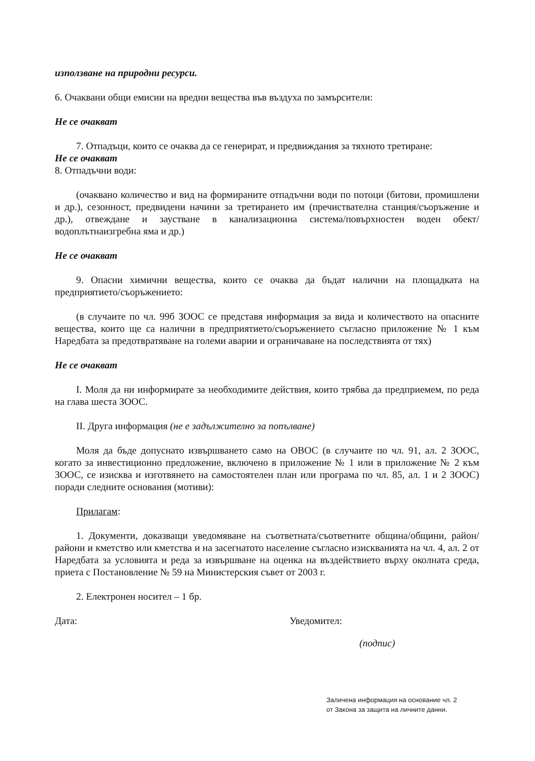използване на природни ресурси.
6. Очаквани общи емисии на вредни вещества във въздуха по замърсители:
Не се очакват
7. Отпадъци, които се очаква да се генерират, и предвиждания за тяхното третиране:
Не се очакват
8. Отпадъчни води:
(очаквано количество и вид на формираните отпадъчни води по потоци (битови, промишлени и др.), сезонност, предвидени начини за третирането им (пречиствателна станция/съоръжение и др.), отвеждане и заустване в канализационна система/повърхностен воден обект/водоплътнаизгребна яма и др.)
Не се очакват
9. Опасни химични вещества, които се очаква да бъдат налични на площадката на предприятието/съоръжението:
(в случаите по чл. 99б ЗООС се представя информация за вида и количеството на опасните вещества, които ще са налични в предприятието/съоръжението съгласно приложение № 1 към Наредбата за предотвратяване на големи аварии и ограничаване на последствията от тях)
Не се очакват
I. Моля да ни информирате за необходимите действия, които трябва да предприемем, по реда на глава шеста ЗООС.
II. Друга информация (не е задължително за попълване)
Моля да бъде допуснато извършването само на ОВОС (в случаите по чл. 91, ал. 2 ЗООС, когато за инвестиционно предложение, включено в приложение № 1 или в приложение № 2 към ЗООС, се изисква и изготвянето на самостоятелен план или програма по чл. 85, ал. 1 и 2 ЗООС) поради следните основания (мотиви):
Прилагам:
1. Документи, доказващи уведомяване на съответната/съответните община/общини, район/райони и кметство или кметства и на засегнатото население съгласно изискванията на чл. 4, ал. 2 от Наредбата за условията и реда за извършване на оценка на въздействието върху околната среда, приета с Постановление № 59 на Министерския съвет от 2003 г.
2. Електронен носител – 1 бр.
Дата: Уведомител:
(подпис)
Заличена информация на основание чл. 2
от Закона за защита на личните данни.